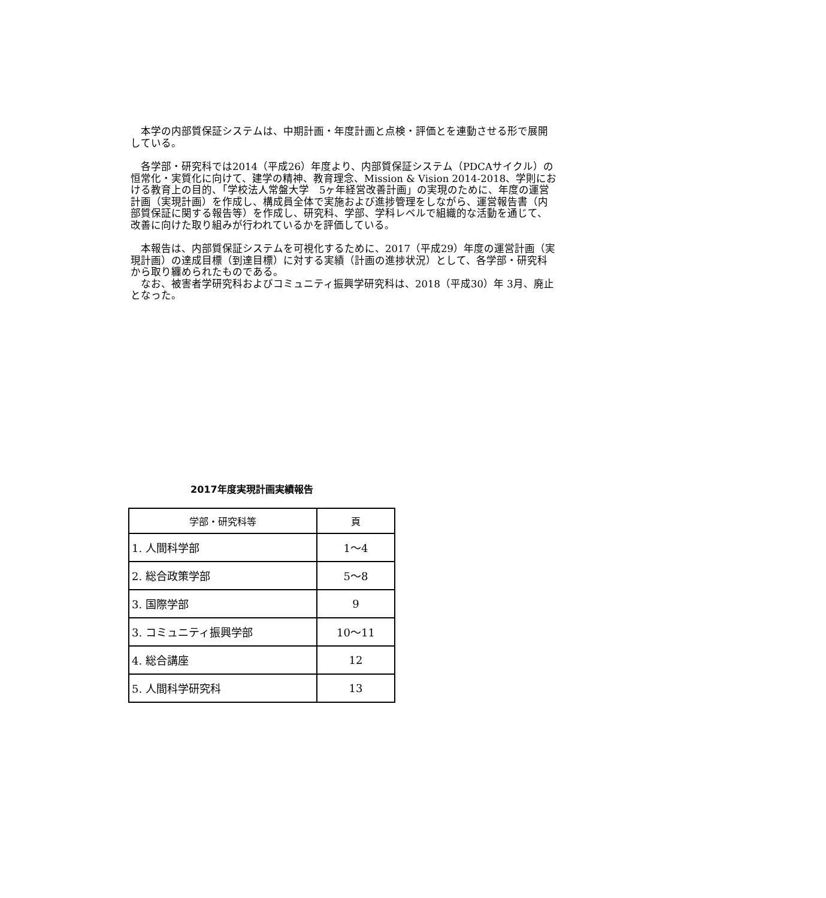本学の内部質保証システムは、中期計画・年度計画と点検・評価とを連動させる形で展開している。
　各学部・研究科では2014（平成26）年度より、内部質保証システム（PDCAサイクル）の恒常化・実質化に向けて、建学の精神、教育理念、Mission & Vision 2014-2018、学則における教育上の目的、「学校法人常盤大学　5ヶ年経営改善計画」の実現のために、年度の運営計画（実現計画）を作成し、構成員全体で実施および進捗管理をしながら、運営報告書（内部質保証に関する報告等）を作成し、研究科、学部、学科レベルで組織的な活動を通じて、改善に向けた取り組みが行われているかを評価している。
　本報告は、内部質保証システムを可視化するために、2017（平成29）年度の運営計画（実現計画）の達成目標（到達目標）に対する実績（計画の進捗状況）として、各学部・研究科から取り纏められたものである。
　なお、被害者学研究科およびコミュニティ振興学研究科は、2018（平成30）年 3月、廃止となった。
2017年度実現計画実績報告
| 学部・研究科等 | 頁 |
| --- | --- |
| 1. 人間科学部 | 1～4 |
| 2. 総合政策学部 | 5～8 |
| 3. 国際学部 | 9 |
| 3. コミュニティ振興学部 | 10～11 |
| 4. 総合講座 | 12 |
| 5. 人間科学研究科 | 13 |